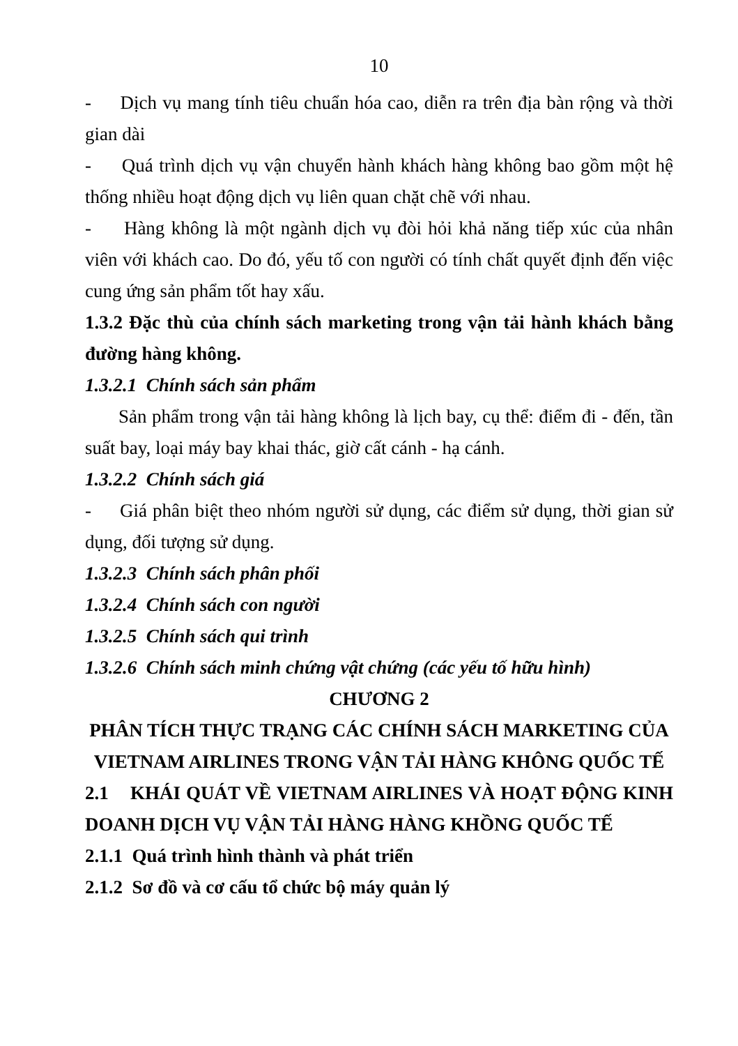10
- Dịch vụ mang tính tiêu chuẩn hóa cao, diễn ra trên địa bàn rộng và thời gian dài
- Quá trình dịch vụ vận chuyển hành khách hàng không bao gồm một hệ thống nhiều hoạt động dịch vụ liên quan chặt chẽ với nhau.
- Hàng không là một ngành dịch vụ đòi hỏi khả năng tiếp xúc của nhân viên với khách cao. Do đó, yếu tố con người có tính chất quyết định đến việc cung ứng sản phẩm tốt hay xấu.
1.3.2 Đặc thù của chính sách marketing trong vận tải hành khách bằng đường hàng không.
1.3.2.1 Chính sách sản phẩm
Sản phẩm trong vận tải hàng không là lịch bay, cụ thể: điểm đi - đến, tần suất bay, loại máy bay khai thác, giờ cất cánh - hạ cánh.
1.3.2.2 Chính sách giá
- Giá phân biệt theo nhóm người sử dụng, các điểm sử dụng, thời gian sử dụng, đối tượng sử dụng.
1.3.2.3 Chính sách phân phối
1.3.2.4 Chính sách con người
1.3.2.5 Chính sách qui trình
1.3.2.6 Chính sách minh chứng vật chứng (các yếu tố hữu hình)
CHƯƠNG 2
PHÂN TÍCH THỰC TRẠNG CÁC CHÍNH SÁCH MARKETING CỦA VIETNAM AIRLINES TRONG VẬN TẢI HÀNG KHÔNG QUỐC TẾ
2.1 KHÁI QUÁT VỀ VIETNAM AIRLINES VÀ HOẠT ĐỘNG KINH DOANH DỊCH VỤ VẬN TẢI HÀNG HÀNG KHỒNG QUỐC TẾ
2.1.1 Quá trình hình thành và phát triển
2.1.2 Sơ đồ và cơ cấu tổ chức bộ máy quản lý